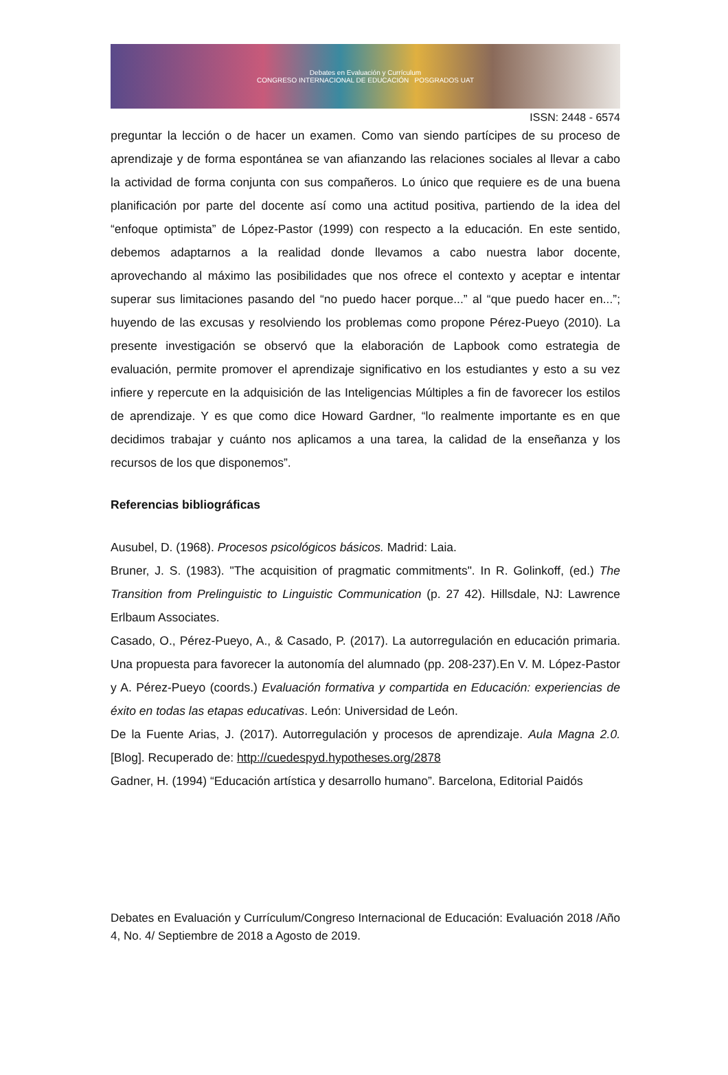Debates en Evaluación y Currículum
CONGRESO INTERNACIONAL DE EDUCACIÓN POSGRADOS UAT
ISSN: 2448 - 6574
preguntar la lección o de hacer un examen. Como van siendo partícipes de su proceso de aprendizaje y de forma espontánea se van afianzando las relaciones sociales al llevar a cabo la actividad de forma conjunta con sus compañeros. Lo único que requiere es de una buena planificación por parte del docente así como una actitud positiva, partiendo de la idea del “enfoque optimista” de López-Pastor (1999) con respecto a la educación. En este sentido, debemos adaptarnos a la realidad donde llevamos a cabo nuestra labor docente, aprovechando al máximo las posibilidades que nos ofrece el contexto y aceptar e intentar superar sus limitaciones pasando del “no puedo hacer porque...” al “que puedo hacer en...”; huyendo de las excusas y resolviendo los problemas como propone Pérez-Pueyo (2010). La presente investigación se observó que la elaboración de Lapbook como estrategia de evaluación, permite promover el aprendizaje significativo en los estudiantes y esto a su vez infiere y repercute en la adquisición de las Inteligencias Múltiples a fin de favorecer los estilos de aprendizaje. Y es que como dice Howard Gardner, “lo realmente importante es en que decidimos trabajar y cuánto nos aplicamos a una tarea, la calidad de la enseñanza y los recursos de los que disponemos”.
Referencias bibliográficas
Ausubel, D. (1968). Procesos psicológicos básicos. Madrid: Laia.
Bruner, J. S. (1983). "The acquisition of pragmatic commitments". In R. Golinkoff, (ed.) The Transition from Prelinguistic to Linguistic Communication (p. 27 42). Hillsdale, NJ: Lawrence Erlbaum Associates.
Casado, O., Pérez-Pueyo, A., & Casado, P. (2017). La autorregulación en educación primaria. Una propuesta para favorecer la autonomía del alumnado (pp. 208-237).En V. M. López-Pastor y A. Pérez-Pueyo (coords.) Evaluación formativa y compartida en Educación: experiencias de éxito en todas las etapas educativas. León: Universidad de León.
De la Fuente Arias, J. (2017). Autorregulación y procesos de aprendizaje. Aula Magna 2.0. [Blog]. Recuperado de: http://cuedespyd.hypotheses.org/2878
Gadner, H. (1994) “Educación artística y desarrollo humano”. Barcelona, Editorial Paidós
Debates en Evaluación y Currículum/Congreso Internacional de Educación: Evaluación 2018 /Año 4, No. 4/ Septiembre de 2018 a Agosto de 2019.